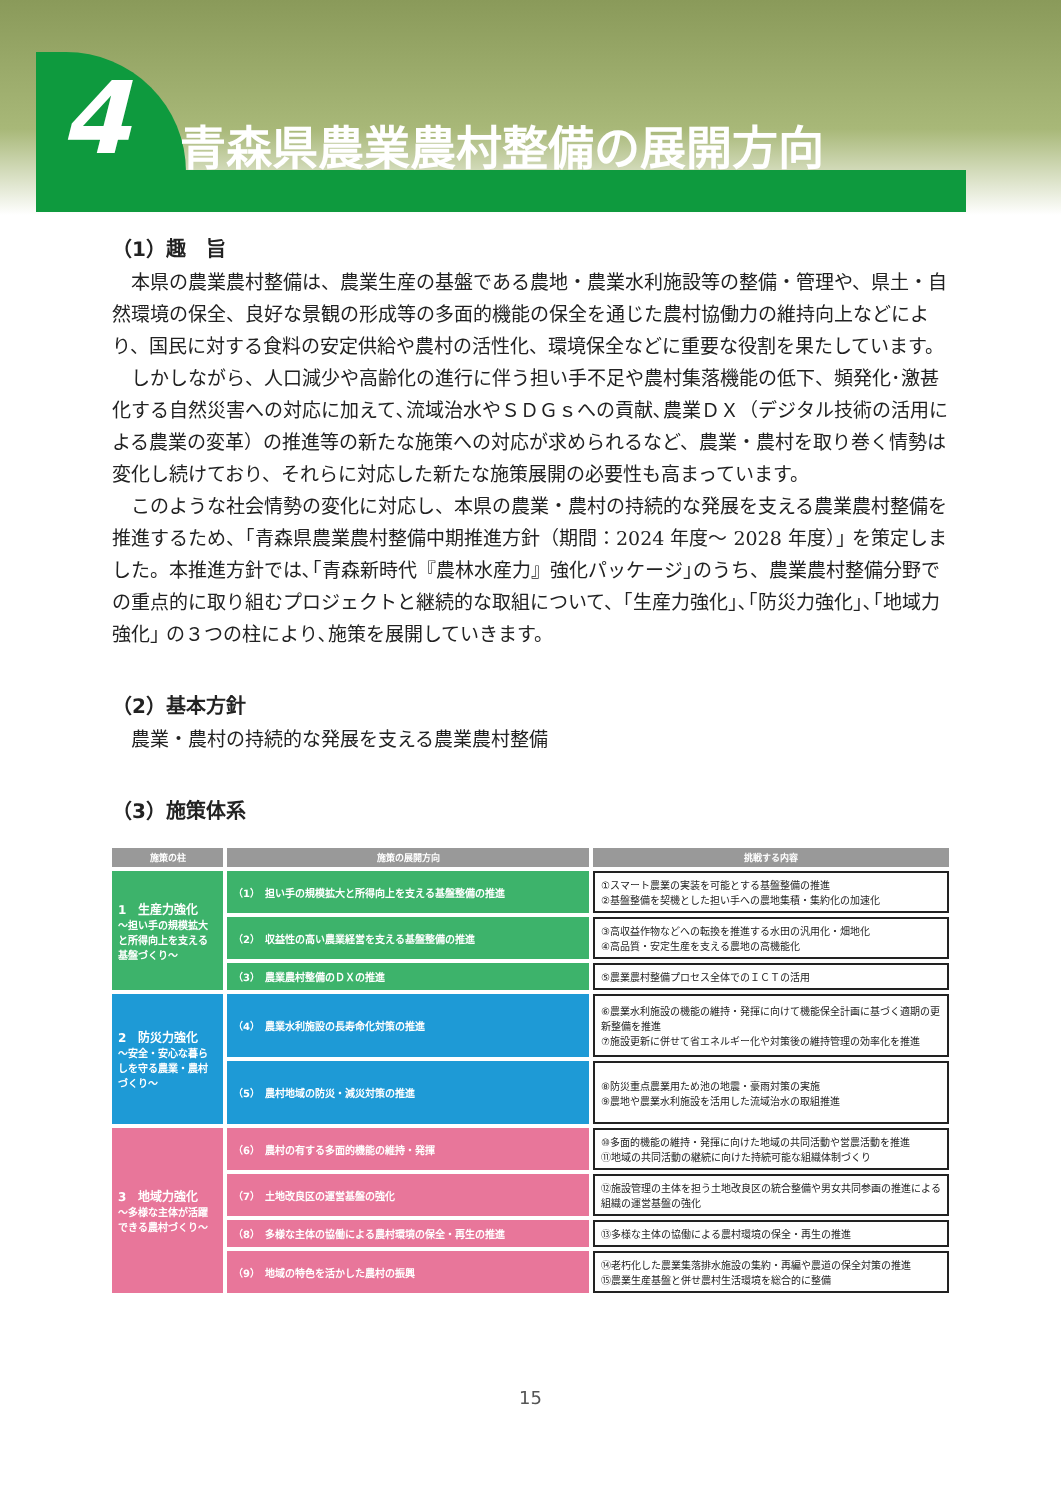4 青森県農業農村整備の展開方向
（1）趣　旨
本県の農業農村整備は、農業生産の基盤である農地・農業水利施設等の整備・管理や、県土・自然環境の保全、良好な景観の形成等の多面的機能の保全を通じた農村協働力の維持向上などにより、国民に対する食料の安定供給や農村の活性化、環境保全などに重要な役割を果たしています。
しかしながら、人口減少や高齢化の進行に伴う担い手不足や農村集落機能の低下、頻発化･激甚化する自然災害への対応に加えて､流域治水やＳＤＧｓへの貢献､農業ＤＸ（デジタル技術の活用による農業の変革）の推進等の新たな施策への対応が求められるなど、農業・農村を取り巻く情勢は変化し続けており、それらに対応した新たな施策展開の必要性も高まっています。
このような社会情勢の変化に対応し、本県の農業・農村の持続的な発展を支える農業農村整備を推進するため、｢青森県農業農村整備中期推進方針（期間：2024 年度～ 2028 年度）｣ を策定しました。本推進方針では､｢青森新時代『農林水産力』強化パッケージ｣のうち、農業農村整備分野での重点的に取り組むプロジェクトと継続的な取組について、｢生産力強化｣､｢防災力強化｣､｢地域力強化｣ の３つの柱により､施策を展開していきます。
（2）基本方針
農業・農村の持続的な発展を支える農業農村整備
（3）施策体系
| 施策の柱 | 施策の展開方向 | 挑戦する内容 |
| --- | --- | --- |
| 1 生産力強化 ～担い手の規模拡大と所得向上を支える基盤づくり～ | （1） 担い手の規模拡大と所得向上を支える基盤整備の推進 | ①スマート農業の実装を可能とする基盤整備の推進 ②基盤整備を契機とした担い手への農地集積・集約化の加速化 |
| | （2） 収益性の高い農業経営を支える基盤整備の推進 | ③高収益作物などへの転換を推進する水田の汎用化・畑地化 ④高品質・安定生産を支える農地の高機能化 |
| | （3） 農業農村整備のＤＸの推進 | ⑤農業農村整備プロセス全体でのＩＣＴの活用 |
| 2 防災力強化 ～安全・安心な暮らしを守る農業・農村づくり～ | （4） 農業水利施設の長寿命化対策の推進 | ⑥農業水利施設の機能の維持・発揮に向けて機能保全計画に基づく適期の更新整備を推進 ⑦施設更新に併せて省エネルギー化や対策後の維持管理の効率化を推進 |
| | （5） 農村地域の防災・減災対策の推進 | ⑧防災重点農業用ため池の地震・豪雨対策の実施 ⑨農地や農業水利施設を活用した流域治水の取組推進 |
| 3 地域力強化 ～多様な主体が活躍できる農村づくり～ | （6） 農村の有する多面的機能の維持・発揮 | ⑩多面的機能の維持・発揮に向けた地域の共同活動や営農活動を推進 ⑪地域の共同活動の継続に向けた持続可能な組織体制づくり |
| | （7） 土地改良区の運営基盤の強化 | ⑫施設管理の主体を担う土地改良区の統合整備や男女共同参画の推進による組織の運営基盤の強化 |
| | （8） 多様な主体の協働による農村環境の保全・再生の推進 | ⑬多様な主体の協働による農村環境の保全・再生の推進 |
| | （9） 地域の特色を活かした農村の振興 | ⑭老朽化した農業集落排水施設の集約・再編や農道の保全対策の推進 ⑮農業生産基盤と併せ農村生活環境を総合的に整備 |
15